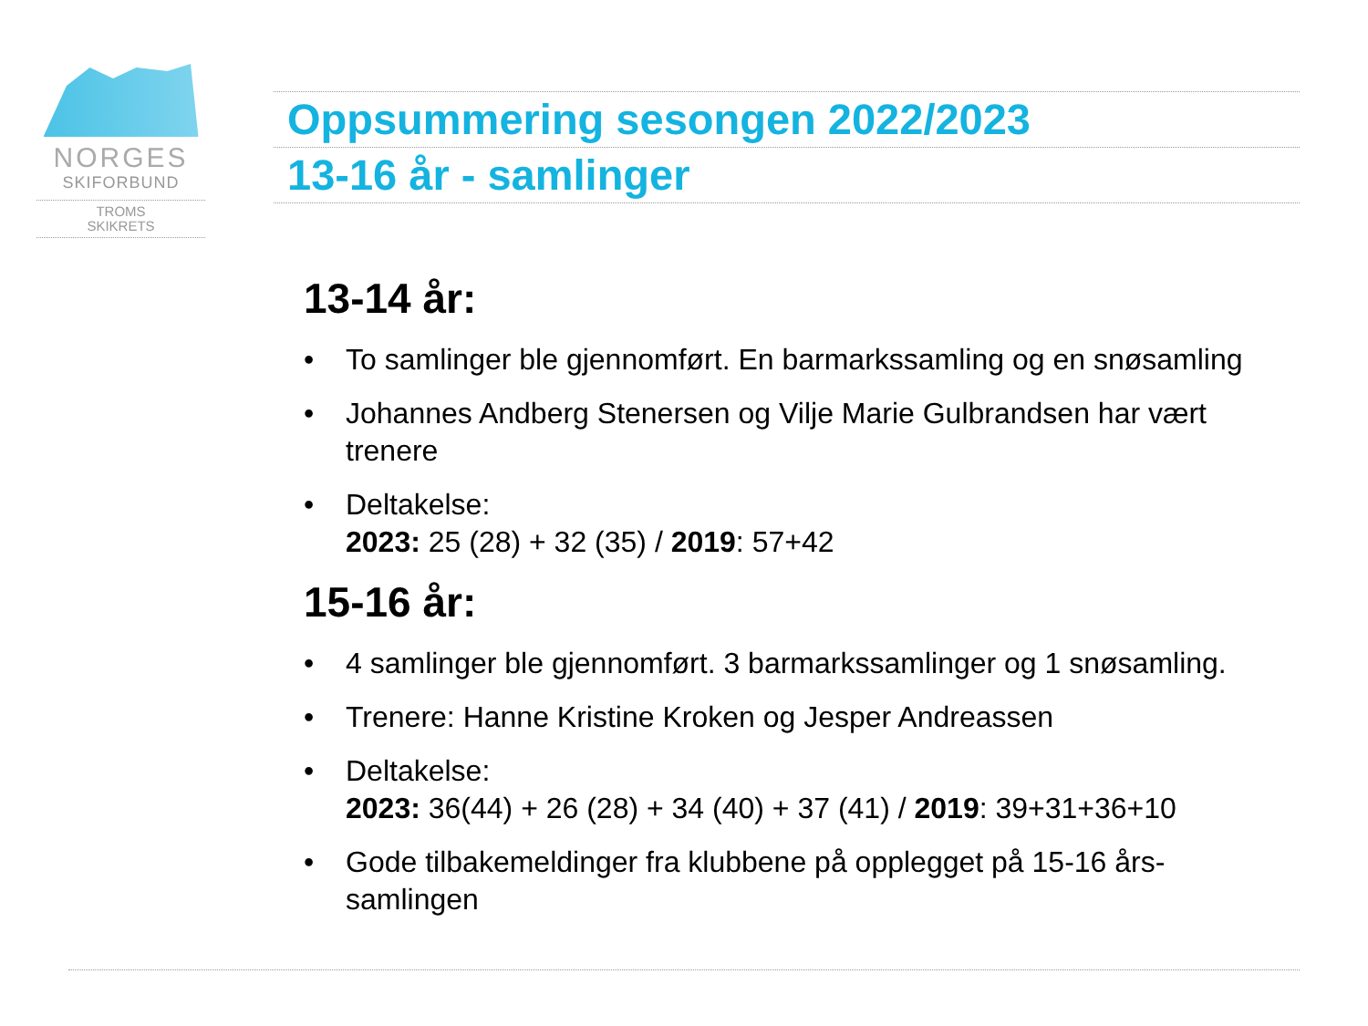NORGES
SKIFORBUND
TROMS
SKIKRETS
Oppsummering sesongen 2022/2023
13-16 år - samlinger
13-14 år:
• To samlinger ble gjennomført. En barmarkssamling og en snøsamling
• Johannes Andberg Stenersen og Vilje Marie Gulbrandsen har vært trenere
• Deltakelse:
2023: 25 (28) + 32 (35) / 2019: 57+42
15-16 år:
• 4 samlinger ble gjennomført. 3 barmarkssamlinger og 1 snøsamling.
• Trenere: Hanne Kristine Kroken og Jesper Andreassen
• Deltakelse:
2023: 36(44) + 26 (28) + 34 (40) + 37 (41) / 2019: 39+31+36+10
• Gode tilbakemeldinger fra klubbene på opplegget på 15-16 års-samlingen